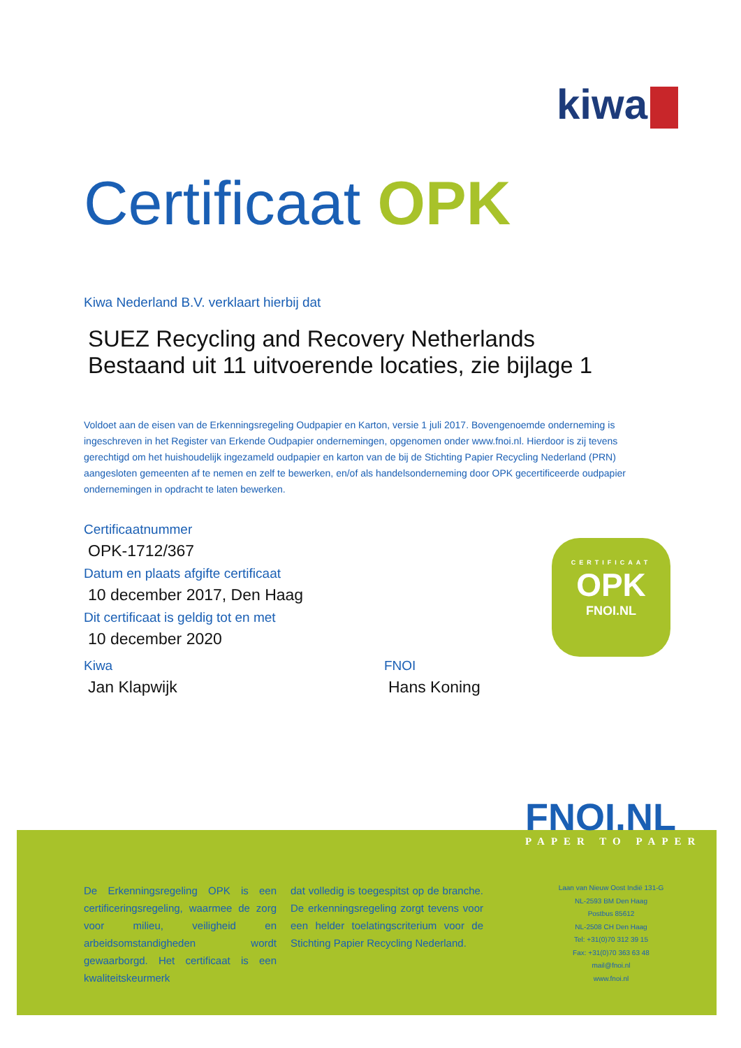kiwa
Certificaat OPK
Kiwa Nederland B.V. verklaart hierbij dat
SUEZ Recycling and Recovery Netherlands
Bestaand uit 11 uitvoerende locaties, zie bijlage 1
Voldoet aan de eisen van de Erkenningsregeling Oudpapier en Karton, versie 1 juli 2017. Bovengenoemde onderneming is ingeschreven in het Register van Erkende Oudpapier ondernemingen, opgenomen onder www.fnoi.nl. Hierdoor is zij tevens gerechtigd om het huishoudelijk ingezameld oudpapier en karton van de bij de Stichting Papier Recycling Nederland (PRN) aangesloten gemeenten af te nemen en zelf te bewerken, en/of als handelsonderneming door OPK gecertificeerde oudpapier ondernemingen in opdracht te laten bewerken.
Certificaatnummer
OPK-1712/367
Datum en plaats afgifte certificaat
10 december 2017, Den Haag
Dit certificaat is geldig tot en met
10 december 2020
Kiwa
Jan Klapwijk
FNOI
Hans Koning
CERTIFICAAT
OPK
FNOI.NL
FNOI.NL
PAPER TO PAPER
De Erkenningsregeling OPK is een certificeringsregeling, waarmee de zorg voor milieu, veiligheid en arbeidsomstandigheden wordt gewaarborgd. Het certificaat is een kwaliteitskeurmerk
dat volledig is toegespitst op de branche. De erkenningsregeling zorgt tevens voor een helder toelatingscriterium voor de Stichting Papier Recycling Nederland.
Laan van Nieuw Oost Indië 131-G
NL-2593 BM Den Haag
Postbus 85612
NL-2508 CH Den Haag
Tel: +31(0)70 312 39 15
Fax: +31(0)70 363 63 48
mail@fnoi.nl
www.fnoi.nl